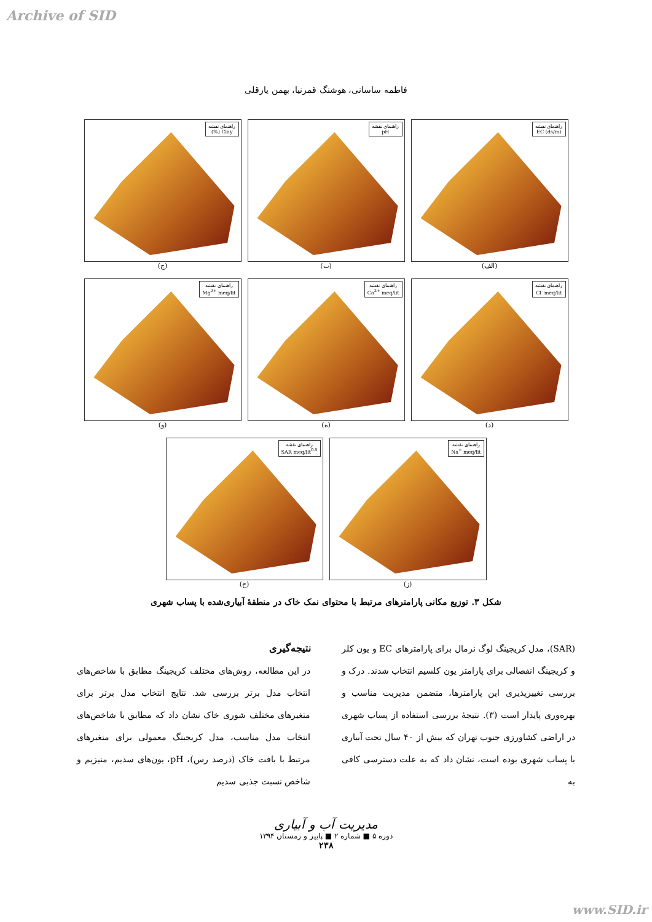Archive of SID
فاطمه ساسانی، هوشنگ قمرنیا، بهمن یارقلی
راهنمای نقشه
EC (ds/m)
(الف)
راهنمای نقشه
pH
(ب)
راهنمای نقشه
Clay (%)
(ج)
راهنمای نقشه
Cl<sup>-</sup> meq/lit
(د)
راهنمای نقشه
Ca<sup>2+</sup> meq/lit
(ه)
راهنمای نقشه
Mg<sup>2+</sup> meq/lit
(و)
راهنمای نقشه
Na<sup>+</sup> meq/lit
(ز)
راهنمای نقشه
SAR meq/lit<sup>0.5</sup>
(ح)
شکل ۳. توزیع مکانی پارامترهای مرتبط با محتوای نمک خاک در منطقهٔ آبیاری‌شده با پساب شهری
نتیجه‌گیری
در این مطالعه، روش‌های مختلف کریجینگ مطابق با شاخص‌های انتخاب مدل برتر بررسی شد. نتایج انتخاب مدل برتر برای متغیرهای مختلف شوری خاک نشان داد که مطابق با شاخص‌های انتخاب مدل مناسب، مدل کریجینگ معمولی برای متغیرهای مرتبط با بافت خاک (درصد رس)، pH، یون‌های سدیم، منیزیم و شاخص نسبت جذبی سدیم
(SAR)، مدل کریجینگ لوگ نرمال برای پارامترهای EC و یون کلر و کریجینگ انفصالی برای پارامتر یون کلسیم انتخاب شدند. درک و بررسی تغییرپذیری این پارامترها، متضمن مدیریت مناسب و بهره‌وری پایدار است (۳). نتیجهٔ بررسی استفاده از پساب شهری در اراضی کشاورزی جنوب تهران که بیش از ۴۰ سال تحت آبیاری با پساب شهری بوده است، نشان داد که به علت دسترسی کافی به
مدیریت آب و آبیاری
دوره ۵ ■ شماره ۲ ■ پاییز و زمستان ۱۳۹۴
۲۳۸
www.SID.ir